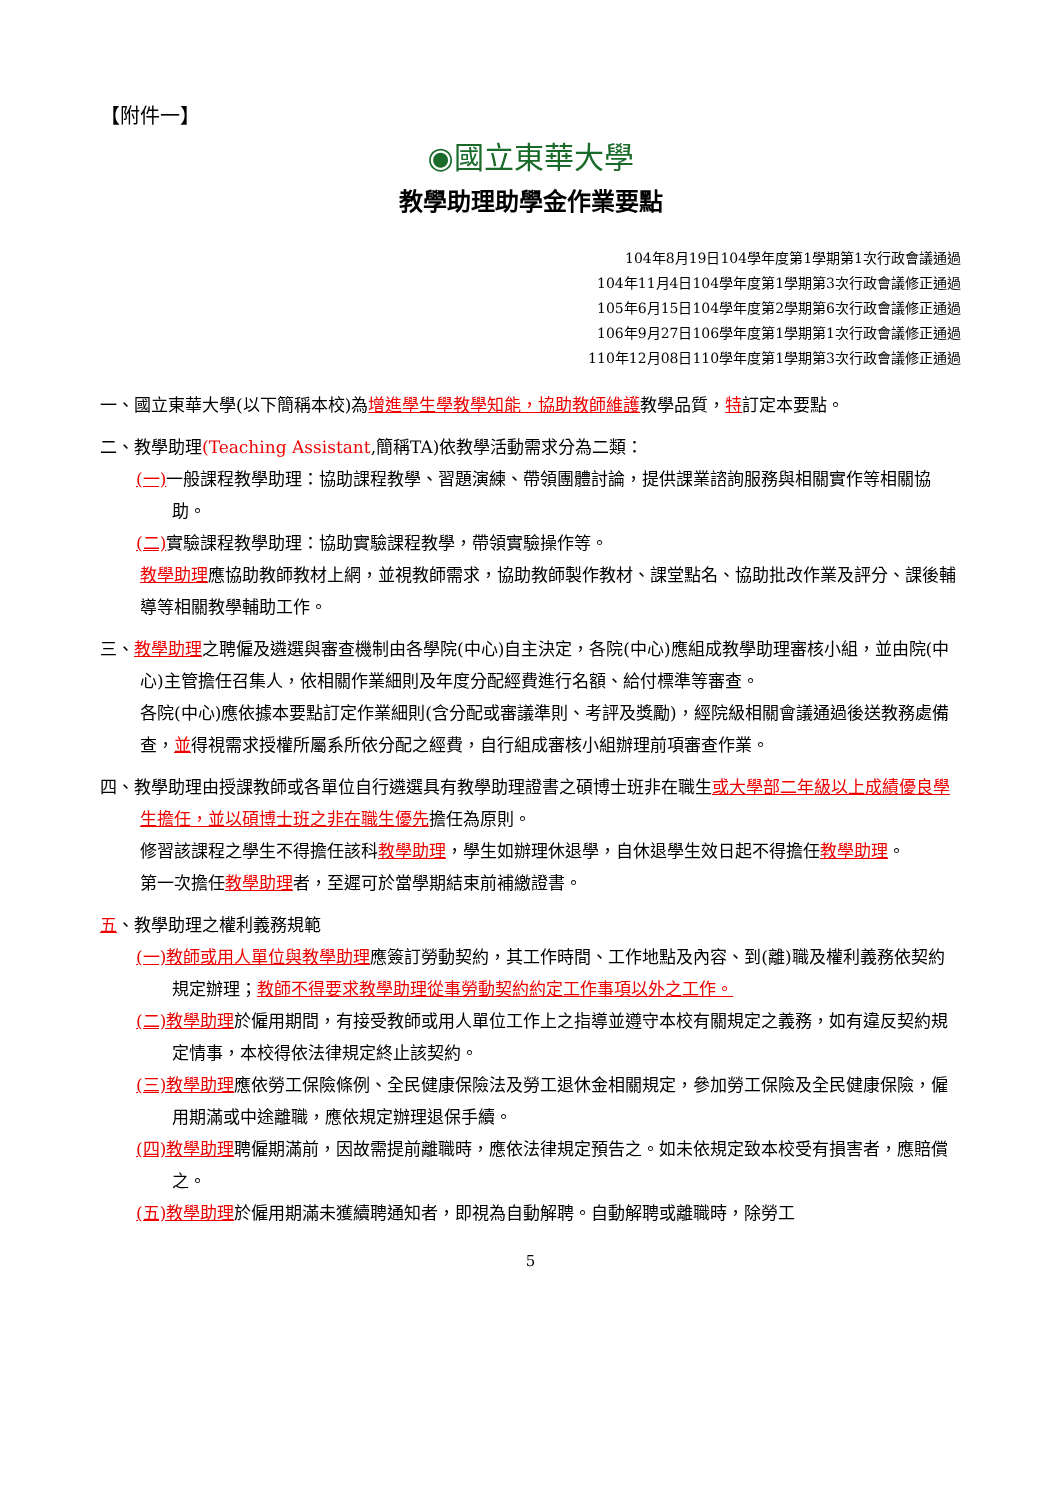【附件一】
◉國立東華大學
教學助理助學金作業要點
104年8月19日104學年度第1學期第1次行政會議通過
104年11月4日104學年度第1學期第3次行政會議修正通過
105年6月15日104學年度第2學期第6次行政會議修正通過
106年9月27日106學年度第1學期第1次行政會議修正通過
110年12月08日110學年度第1學期第3次行政會議修正通過
一、國立東華大學(以下簡稱本校)為增進學生學教學知能，協助教師維護教學品質，特訂定本要點。
二、教學助理(Teaching Assistant,簡稱TA)依教學活動需求分為二類：
(一) 一般課程教學助理：協助課程教學、習題演練、帶領團體討論，提供課業諮詢服務與相關實作等相關協助。
(二) 實驗課程教學助理：協助實驗課程教學，帶領實驗操作等。
教學助理應協助教師教材上網，並視教師需求，協助教師製作教材、課堂點名、協助批改作業及評分、課後輔導等相關教學輔助工作。
三、教學助理之聘僱及遴選與審查機制由各學院(中心)自主決定，各院(中心)應組成教學助理審核小組，並由院(中心)主管擔任召集人，依相關作業細則及年度分配經費進行名額、給付標準等審查。
各院(中心)應依據本要點訂定作業細則(含分配或審議準則、考評及獎勵)，經院級相關會議通過後送教務處備查，並得視需求授權所屬系所依分配之經費，自行組成審核小組辦理前項審查作業。
四、教學助理由授課教師或各單位自行遴選具有教學助理證書之碩博士班非在職生或大學部二年級以上成績優良學生擔任，並以碩博士班之非在職生優先擔任為原則。
修習該課程之學生不得擔任該科教學助理，學生如辦理休退學，自休退學生效日起不得擔任教學助理。
第一次擔任教學助理者，至遲可於當學期結束前補繳證書。
五、教學助理之權利義務規範
(一)教師或用人單位與教學助理應簽訂勞動契約，其工作時間、工作地點及內容、到(離)職及權利義務依契約規定辦理；教師不得要求教學助理從事勞動契約約定工作事項以外之工作。
(二)教學助理於僱用期間，有接受教師或用人單位工作上之指導並遵守本校有關規定之義務，如有違反契約規定情事，本校得依法律規定終止該契約。
(三)教學助理應依勞工保險條例、全民健康保險法及勞工退休金相關規定，參加勞工保險及全民健康保險，僱用期滿或中途離職，應依規定辦理退保手續。
(四)教學助理聘僱期滿前，因故需提前離職時，應依法律規定預告之。如未依規定致本校受有損害者，應賠償之。
(五)教學助理於僱用期滿未獲續聘通知者，即視為自動解聘。自動解聘或離職時，除勞工
5